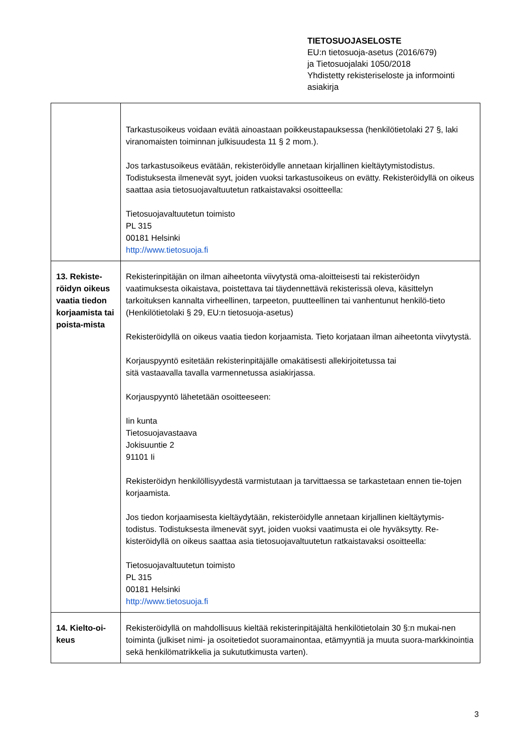TIETOSUOJASELOSTE
EU:n tietosuoja-asetus (2016/679)
ja Tietosuojalaki 1050/2018
Yhdistetty rekisteriseloste ja informointi
asiakirja
| | Tarkastusoikeus voidaan evätä ainoastaan poikkeustapauksessa (henkilötietolaki 27 §, laki viranomaisten toiminnan julkisuudesta 11 § 2 mom.). Jos tarkastusoikeus evätään, rekisteröidylle annetaan kirjallinen kieltäytymistodistus. Todistuksesta ilmenevät syyt, joiden vuoksi tarkastusoikeus on evätty. Rekisteröidyllä on oikeus saattaa asia tietosuojavaltuutetun ratkaistavaksi osoitteella: Tietosuojavaltuutetun toimisto PL 315 00181 Helsinki http://www.tietosuoja.fi |
| 13. Rekiste-röidyn oikeus vaatia tiedon korjaamista tai poista-mista | Rekisterinpitäjän on ilman aiheetonta viivytystä oma-aloitteisesti tai rekisteröidyn vaatimuksesta oikaistava, poistettava tai täydennettävä rekisterissä oleva, käsittelyn tarkoituksen kannalta virheellinen, tarpeeton, puutteellinen tai vanhentunut henkilö-tieto (Henkilötietolaki § 29, EU:n tietosuoja-asetus) Rekisteröidyllä on oikeus vaatia tiedon korjaamista. Tieto korjataan ilman aiheetonta viivytystä. Korjauspyyntö esitetään rekisterinpitäjälle omakätisesti allekirjoitetussa tai sitä vastaavalla tavalla varmennetussa asiakirjassa. Korjauspyyntö lähetetään osoitteeseen: Iin kunta Tietosuojavastaava Jokisuuntie 2 91101 Ii Rekisteröidyn henkilöllisyydestä varmistutaan ja tarvittaessa se tarkastetaan ennen tie-tojen korjaamista. Jos tiedon korjaamisesta kieltäydytään, rekisteröidylle annetaan kirjallinen kieltäytymis-todistus. Todistuksesta ilmenevät syyt, joiden vuoksi vaatimusta ei ole hyväksytty. Re-kisteröidyllä on oikeus saattaa asia tietosuojavaltuutetun ratkaistavaksi osoitteella: Tietosuojavaltuutetun toimisto PL 315 00181 Helsinki http://www.tietosuoja.fi |
| 14. Kielto-oi-keus | Rekisteröidyllä on mahdollisuus kieltää rekisterinpitäjältä henkilötietolain 30 §:n mukai-nen toiminta (julkiset nimi- ja osoitetiedot suoramainontaa, etämyyntiä ja muuta suora-markkinointia sekä henkilömatrikkelia ja sukututkimusta varten). |
3